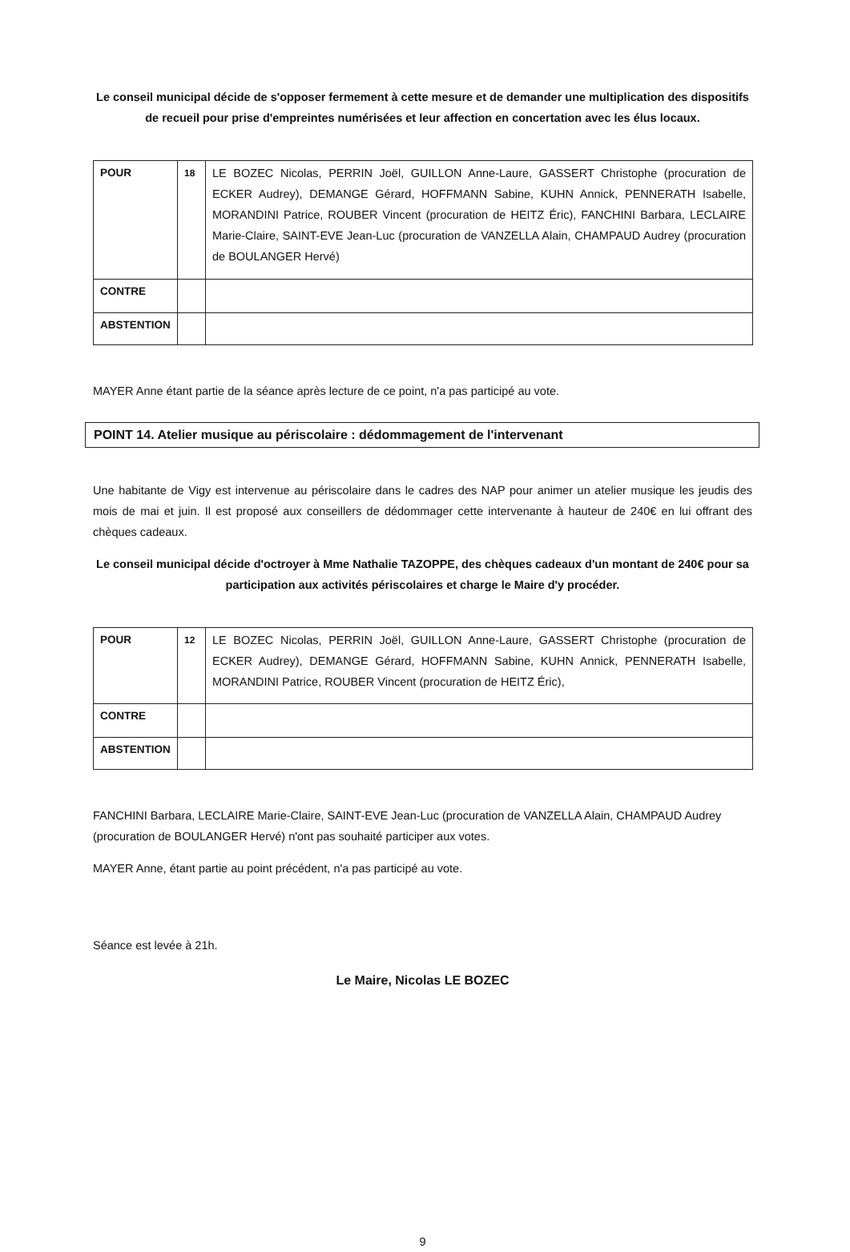Le conseil municipal décide de s'opposer fermement à cette mesure et de demander une multiplication des dispositifs de recueil pour prise d'empreintes numérisées et leur affection en concertation avec les élus locaux.
| POUR | 18 | LE BOZEC Nicolas, PERRIN Joël, GUILLON Anne-Laure, GASSERT Christophe (procuration de ECKER Audrey), DEMANGE Gérard, HOFFMANN Sabine, KUHN Annick, PENNERATH Isabelle, MORANDINI Patrice, ROUBER Vincent (procuration de HEITZ Éric), FANCHINI Barbara, LECLAIRE Marie-Claire, SAINT-EVE Jean-Luc (procuration de VANZELLA Alain, CHAMPAUD Audrey (procuration de BOULANGER Hervé) |
| CONTRE | | |
| ABSTENTION | | |
MAYER Anne étant partie de la séance après lecture de ce point, n'a pas participé au vote.
POINT 14. Atelier musique au périscolaire : dédommagement de l'intervenant
Une habitante de Vigy est intervenue au périscolaire dans le cadres des NAP pour animer un atelier musique les jeudis des mois de mai et juin. Il est proposé aux conseillers de dédommager cette intervenante à hauteur de 240€ en lui offrant des chèques cadeaux.
Le conseil municipal décide d'octroyer à Mme Nathalie TAZOPPE, des chèques cadeaux d'un montant de 240€ pour sa participation aux activités périscolaires et charge le Maire d'y procéder.
| POUR | 12 | LE BOZEC Nicolas, PERRIN Joël, GUILLON Anne-Laure, GASSERT Christophe (procuration de ECKER Audrey), DEMANGE Gérard, HOFFMANN Sabine, KUHN Annick, PENNERATH Isabelle, MORANDINI Patrice, ROUBER Vincent (procuration de HEITZ Éric), |
| CONTRE | | |
| ABSTENTION | | |
FANCHINI Barbara, LECLAIRE Marie-Claire, SAINT-EVE Jean-Luc (procuration de VANZELLA Alain, CHAMPAUD Audrey (procuration de BOULANGER Hervé) n'ont pas souhaité participer aux votes.
MAYER Anne, étant partie au point précédent, n'a pas participé au vote.
Séance est levée à 21h.
Le Maire, Nicolas LE BOZEC
9